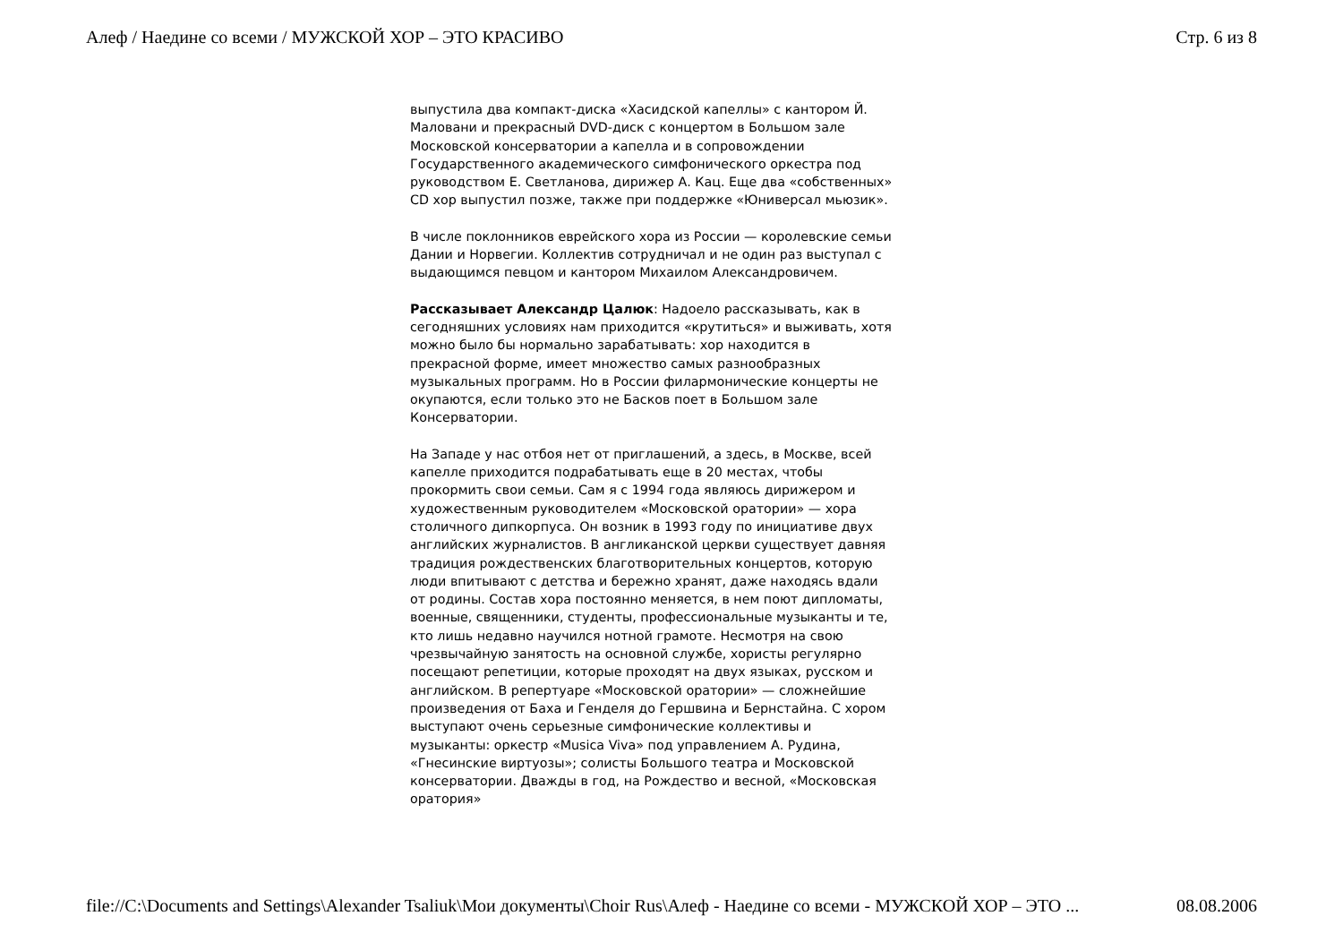Алеф / Наедине со всеми / МУЖСКОЙ ХОР – ЭТО КРАСИВО Стр. 6 из 8
выпустила два компакт-диска «Хасидской капеллы» с кантором Й. Маловани и прекрасный DVD-диск с концертом в Большом зале Московской консерватории а капелла и в сопровождении Государственного академического симфонического оркестра под руководством Е. Светланова, дирижер А. Кац. Еще два «собственных» CD хор выпустил позже, также при поддержке «Юниверсал мьюзик».
В числе поклонников еврейского хора из России — королевские семьи Дании и Норвегии. Коллектив сотрудничал и не один раз выступал с выдающимся певцом и кантором Михаилом Александровичем.
Рассказывает Александр Цалюк: Надоело рассказывать, как в сегодняшних условиях нам приходится «крутиться» и выживать, хотя можно было бы нормально зарабатывать: хор находится в прекрасной форме, имеет множество самых разнообразных музыкальных программ. Но в России филармонические концерты не окупаются, если только это не Басков поет в Большом зале Консерватории.
На Западе у нас отбоя нет от приглашений, а здесь, в Москве, всей капелле приходится подрабатывать еще в 20 местах, чтобы прокормить свои семьи. Сам я с 1994 года являюсь дирижером и художественным руководителем «Московской оратории» — хора столичного дипкорпуса. Он возник в 1993 году по инициативе двух английских журналистов. В англиканской церкви существует давняя традиция рождественских благотворительных концертов, которую люди впитывают с детства и бережно хранят, даже находясь вдали от родины. Состав хора постоянно меняется, в нем поют дипломаты, военные, священники, студенты, профессиональные музыканты и те, кто лишь недавно научился нотной грамоте. Несмотря на свою чрезвычайную занятость на основной службе, хористы регулярно посещают репетиции, которые проходят на двух языках, русском и английском. В репертуаре «Московской оратории» — сложнейшие произведения от Баха и Генделя до Гершвина и Бернстайна. С хором выступают очень серьезные симфонические коллективы и музыканты: оркестр «Musica Viva» под управлением А. Рудина, «Гнесинские виртуозы»; солисты Большого театра и Московской консерватории. Дважды в год, на Рождество и весной, «Московская оратория»
file://C:\Documents and Settings\Alexander Tsaliuk\Мои документы\Choir Rus\Алеф - Наедине со всеми - МУЖСКОЙ ХОР – ЭТО ... 08.08.2006